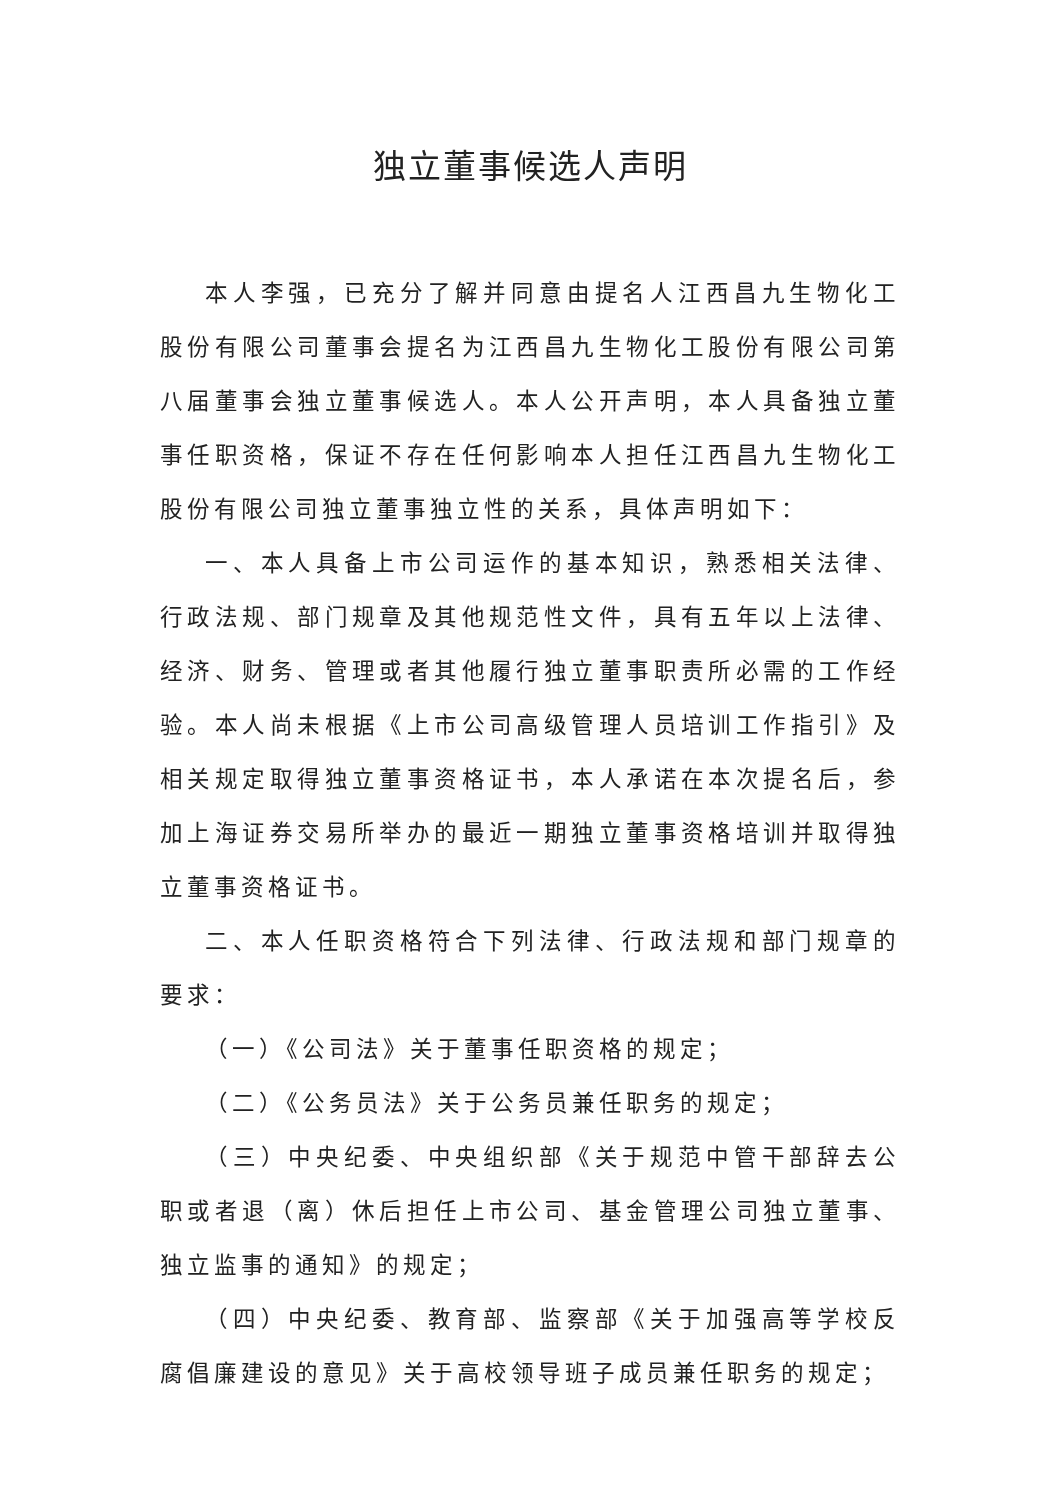独立董事候选人声明
本人李强，已充分了解并同意由提名人江西昌九生物化工股份有限公司董事会提名为江西昌九生物化工股份有限公司第八届董事会独立董事候选人。本人公开声明，本人具备独立董事任职资格，保证不存在任何影响本人担任江西昌九生物化工股份有限公司独立董事独立性的关系，具体声明如下：
一、本人具备上市公司运作的基本知识，熟悉相关法律、行政法规、部门规章及其他规范性文件，具有五年以上法律、经济、财务、管理或者其他履行独立董事职责所必需的工作经验。本人尚未根据《上市公司高级管理人员培训工作指引》及相关规定取得独立董事资格证书，本人承诺在本次提名后，参加上海证券交易所举办的最近一期独立董事资格培训并取得独立董事资格证书。
二、本人任职资格符合下列法律、行政法规和部门规章的要求：
（一）《公司法》关于董事任职资格的规定；
（二）《公务员法》关于公务员兼任职务的规定；
（三）中央纪委、中央组织部《关于规范中管干部辞去公职或者退（离）休后担任上市公司、基金管理公司独立董事、独立监事的通知》的规定；
（四）中央纪委、教育部、监察部《关于加强高等学校反腐倡廉建设的意见》关于高校领导班子成员兼任职务的规定；